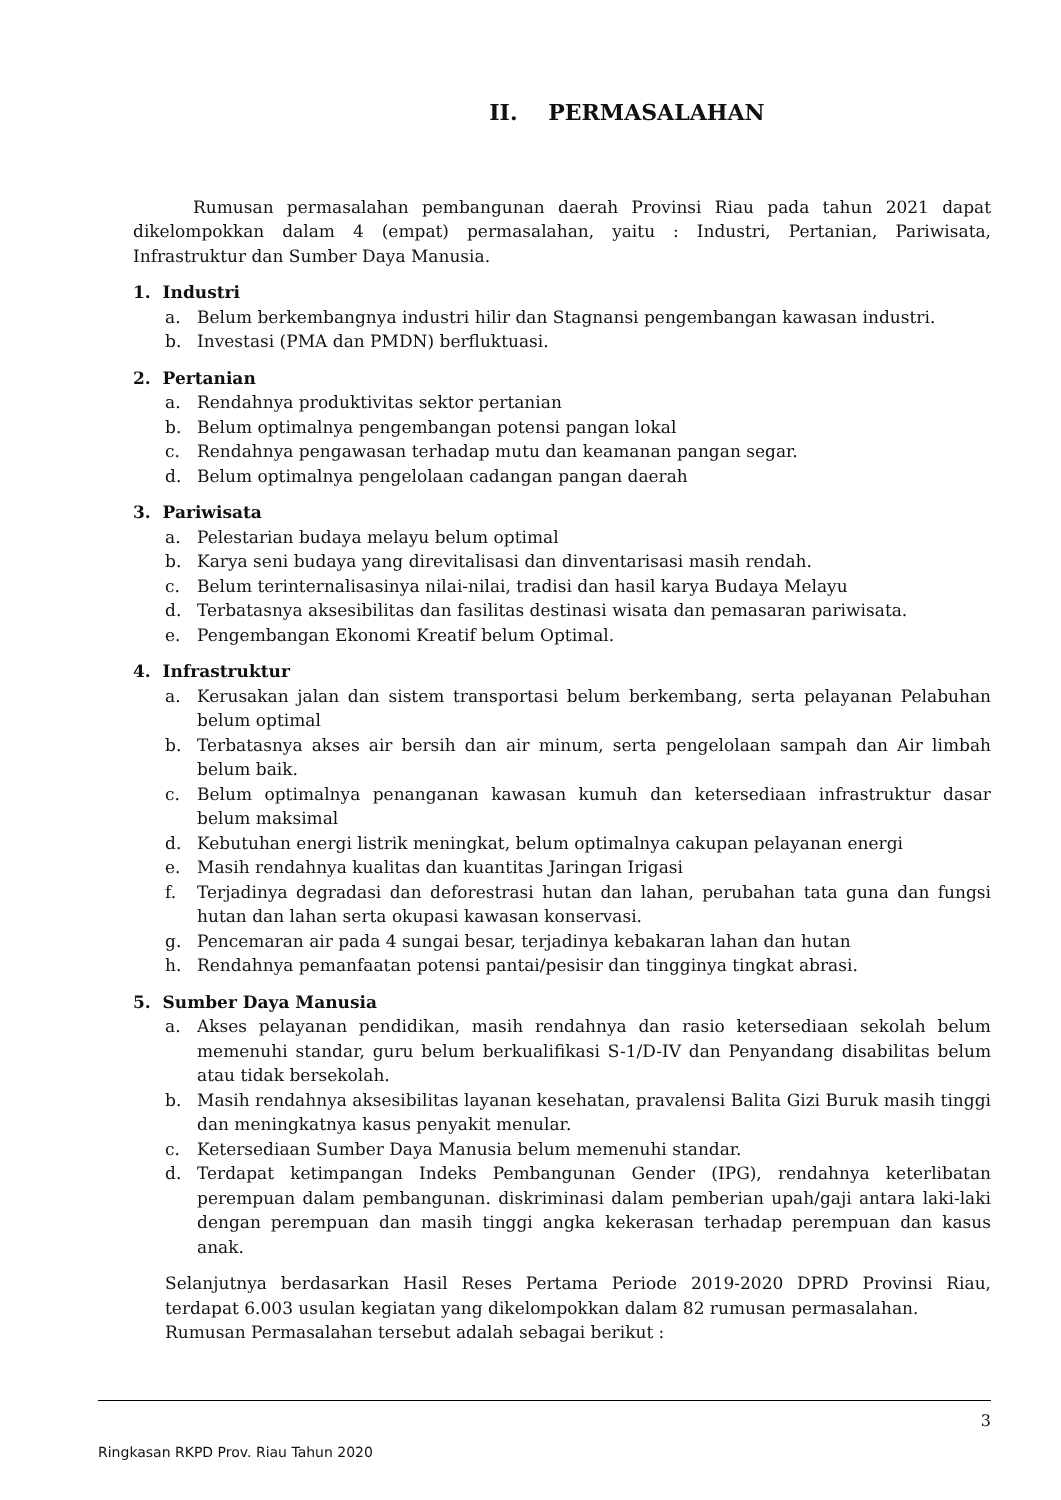II. PERMASALAHAN
Rumusan permasalahan pembangunan daerah Provinsi Riau pada tahun 2021 dapat dikelompokkan dalam 4 (empat) permasalahan, yaitu : Industri, Pertanian, Pariwisata, Infrastruktur dan Sumber Daya Manusia.
1. Industri
a. Belum berkembangnya industri hilir dan Stagnansi pengembangan kawasan industri.
b. Investasi (PMA dan PMDN) berfluktuasi.
2. Pertanian
a. Rendahnya produktivitas sektor pertanian
b. Belum optimalnya pengembangan potensi pangan lokal
c. Rendahnya pengawasan terhadap mutu dan keamanan pangan segar.
d. Belum optimalnya pengelolaan cadangan pangan daerah
3. Pariwisata
a. Pelestarian budaya melayu belum optimal
b. Karya seni budaya yang direvitalisasi dan dinventarisasi masih rendah.
c. Belum terinternalisasinya nilai-nilai, tradisi dan hasil karya Budaya Melayu
d. Terbatasnya aksesibilitas dan fasilitas destinasi wisata dan pemasaran pariwisata.
e. Pengembangan Ekonomi Kreatif belum Optimal.
4. Infrastruktur
a. Kerusakan jalan dan sistem transportasi belum berkembang, serta pelayanan Pelabuhan belum optimal
b. Terbatasnya akses air bersih dan air minum, serta pengelolaan sampah dan Air limbah belum baik.
c. Belum optimalnya penanganan kawasan kumuh dan ketersediaan infrastruktur dasar belum maksimal
d. Kebutuhan energi listrik meningkat, belum optimalnya cakupan pelayanan energi
e. Masih rendahnya kualitas dan kuantitas Jaringan Irigasi
f. Terjadinya degradasi dan deforestrasi hutan dan lahan, perubahan tata guna dan fungsi hutan dan lahan serta okupasi kawasan konservasi.
g. Pencemaran air pada 4 sungai besar, terjadinya kebakaran lahan dan hutan
h. Rendahnya pemanfaatan potensi pantai/pesisir dan tingginya tingkat abrasi.
5. Sumber Daya Manusia
a. Akses pelayanan pendidikan, masih rendahnya dan rasio ketersediaan sekolah belum memenuhi standar, guru belum berkualifikasi S-1/D-IV dan Penyandang disabilitas belum atau tidak bersekolah.
b. Masih rendahnya aksesibilitas layanan kesehatan, pravalensi Balita Gizi Buruk masih tinggi dan meningkatnya kasus penyakit menular.
c. Ketersediaan Sumber Daya Manusia belum memenuhi standar.
d. Terdapat ketimpangan Indeks Pembangunan Gender (IPG), rendahnya keterlibatan perempuan dalam pembangunan. diskriminasi dalam pemberian upah/gaji antara laki-laki dengan perempuan dan masih tinggi angka kekerasan terhadap perempuan dan kasus anak.
Selanjutnya berdasarkan Hasil Reses Pertama Periode 2019-2020 DPRD Provinsi Riau, terdapat 6.003 usulan kegiatan yang dikelompokkan dalam 82 rumusan permasalahan.
Rumusan Permasalahan tersebut adalah sebagai berikut :
3
Ringkasan RKPD Prov. Riau Tahun 2020